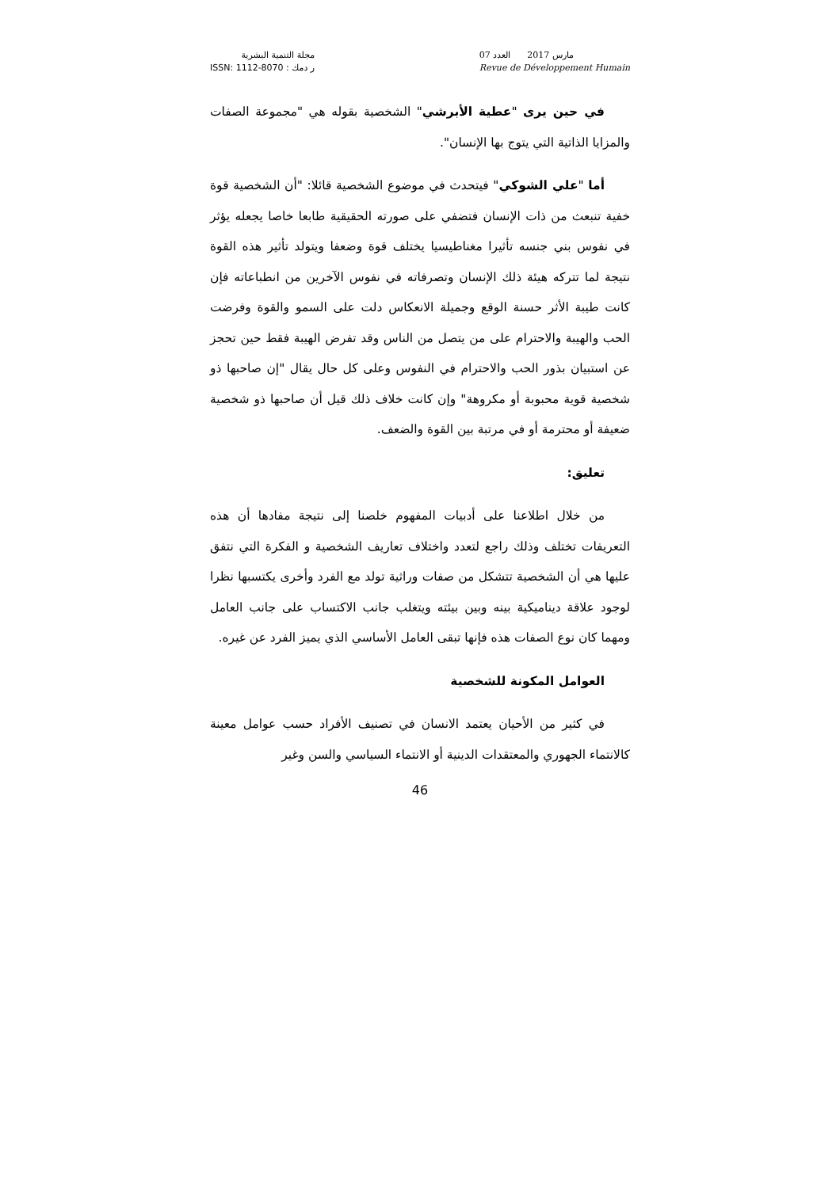مجلة التنمية البشرية
ر دمك : ISSN: 1112-8070
مارس 2017 العدد 07
Revue de Développement Humain
في حين يرى "عطية الأبرشي" الشخصية بقوله هي "مجموعة الصفات والمزايا الذاتية التي يتوج بها الإنسان".
أما "علي الشوكي" فيتحدث في موضوع الشخصية قائلا: "أن الشخصية قوة خفية تنبعث من ذات الإنسان فتضفي على صورته الحقيقية طابعا خاصا يجعله يؤثر في نفوس بني جنسه تأثيرا مغناطيسيا يختلف قوة وضعفا ويتولد تأثير هذه القوة نتيجة لما تتركه هيئة ذلك الإنسان وتصرفاته في نفوس الآخرين من انطباعاته فإن كانت طيبة الأثر حسنة الوقع وجميلة الانعكاس دلت على السمو والقوة وفرضت الحب والهيبة والاحترام على من يتصل من الناس وقد تفرض الهيبة فقط حين تحجز عن استبيان بذور الحب والاحترام في النفوس وعلى كل حال يقال "إن صاحبها ذو شخصية قوية محبوبة أو مكروهة" وإن كانت خلاف ذلك قيل أن صاحبها ذو شخصية ضعيفة أو محترمة أو في مرتبة بين القوة والضعف.
تعليق:
من خلال اطلاعنا على أدبيات المفهوم خلصنا إلى نتيجة مفادها أن هذه التعريفات تختلف وذلك راجع لتعدد واختلاف تعاريف الشخصية و الفكرة التي نتفق عليها هي أن الشخصية تتشكل من صفات وراثية تولد مع الفرد وأخرى يكتسبها نظرا لوجود علاقة ديناميكية بينه وبين بيئته ويتغلب جانب الاكتساب على جانب العامل ومهما كان نوع الصفات هذه فإنها تبقى العامل الأساسي الذي يميز الفرد عن غيره.
العوامل المكونة للشخصية
في كثير من الأحيان يعتمد الانسان في تصنيف الأفراد حسب عوامل معينة كالانتماء الجهوري والمعتقدات الدينية أو الانتماء السياسي والسن وغير
46